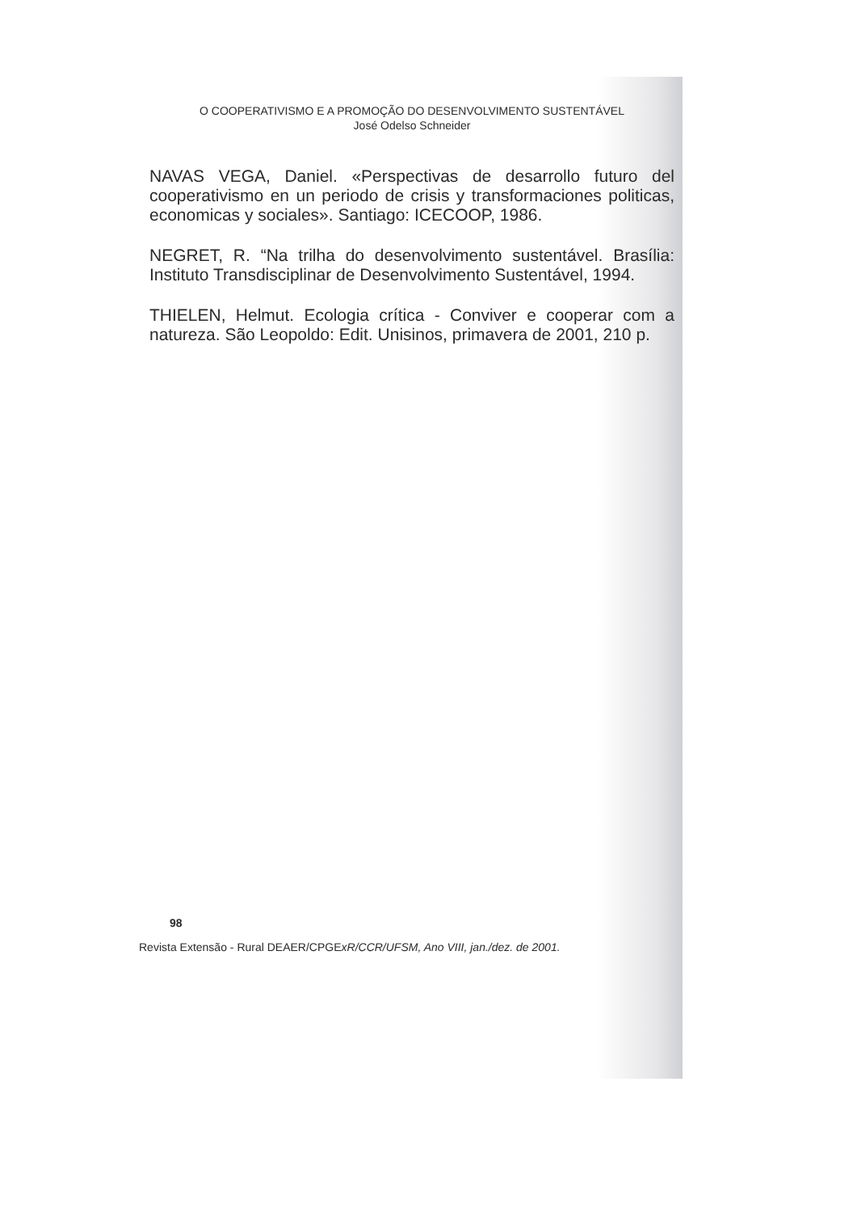O COOPERATIVISMO E A PROMOÇÃO DO DESENVOLVIMENTO SUSTENTÁVEL
José Odelso Schneider
NAVAS VEGA, Daniel. «Perspectivas de desarrollo futuro del cooperativismo en un periodo de crisis y transformaciones politicas, economicas y sociales». Santiago: ICECOOP, 1986.
NEGRET, R. “Na trilha do desenvolvimento sustentável. Brasília: Instituto Transdisciplinar de Desenvolvimento Sustentável, 1994.
THIELEN, Helmut. Ecologia crítica - Conviver e cooperar com a natureza. São Leopoldo: Edit. Unisinos, primavera de 2001, 210 p.
98
Revista Extensão - Rural DEAER/CPGExR/CCR/UFSM, Ano VIII, jan./dez. de 2001.